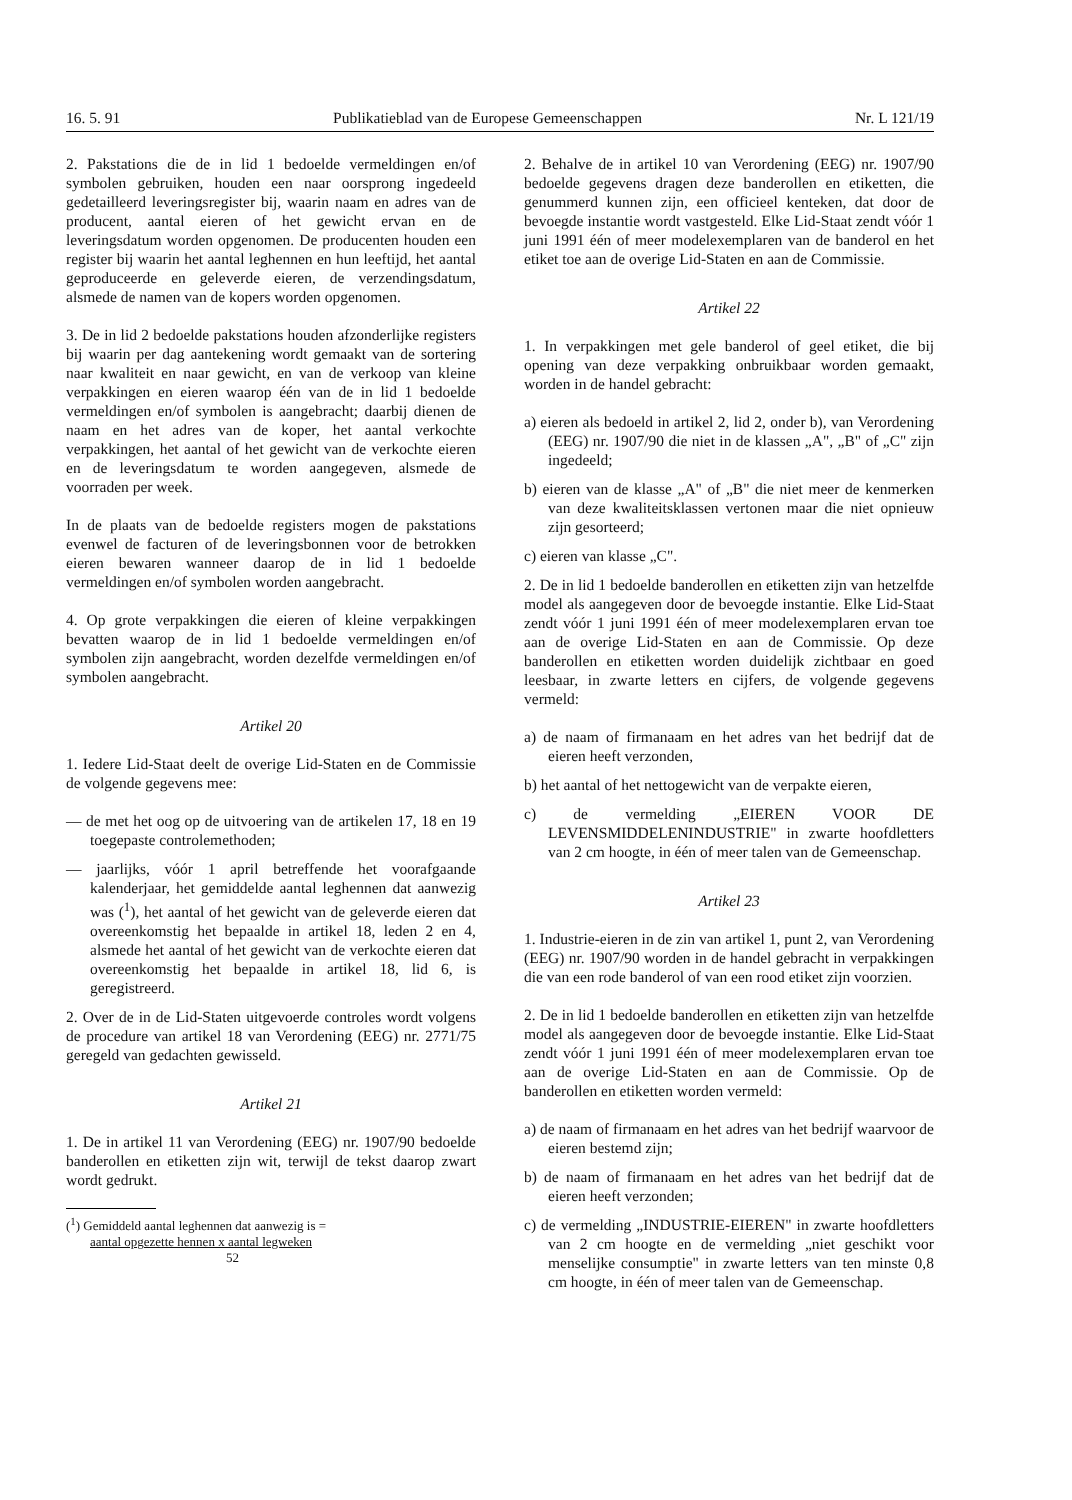16. 5. 91 Publikatieblad van de Europese Gemeenschappen Nr. L 121/19
2. Pakstations die de in lid 1 bedoelde vermeldingen en/of symbolen gebruiken, houden een naar oorsprong ingedeeld gedetailleerd leveringsregister bij, waarin naam en adres van de producent, aantal eieren of het gewicht ervan en de leveringsdatum worden opgenomen. De producenten houden een register bij waarin het aantal leghennen en hun leeftijd, het aantal geproduceerde en geleverde eieren, de verzendingsdatum, alsmede de namen van de kopers worden opgenomen.
3. De in lid 2 bedoelde pakstations houden afzonderlijke registers bij waarin per dag aantekening wordt gemaakt van de sortering naar kwaliteit en naar gewicht, en van de verkoop van kleine verpakkingen en eieren waarop één van de in lid 1 bedoelde vermeldingen en/of symbolen is aangebracht; daarbij dienen de naam en het adres van de koper, het aantal verkochte verpakkingen, het aantal of het gewicht van de verkochte eieren en de leveringsdatum te worden aangegeven, alsmede de voorraden per week.
In de plaats van de bedoelde registers mogen de pakstations evenwel de facturen of de leveringsbonnen voor de betrokken eieren bewaren wanneer daarop de in lid 1 bedoelde vermeldingen en/of symbolen worden aangebracht.
4. Op grote verpakkingen die eieren of kleine verpakkingen bevatten waarop de in lid 1 bedoelde vermeldingen en/of symbolen zijn aangebracht, worden dezelfde vermeldingen en/of symbolen aangebracht.
Artikel 20
1. Iedere Lid-Staat deelt de overige Lid-Staten en de Commissie de volgende gegevens mee:
— de met het oog op de uitvoering van de artikelen 17, 18 en 19 toegepaste controlemethoden;
— jaarlijks, vóór 1 april betreffende het voorafgaande kalenderjaar, het gemiddelde aantal leghennen dat aanwezig was (<sup>1</sup>), het aantal of het gewicht van de geleverde eieren dat overeenkomstig het bepaalde in artikel 18, leden 2 en 4, alsmede het aantal of het gewicht van de verkochte eieren dat overeenkomstig het bepaalde in artikel 18, lid 6, is geregistreerd.
2. Over de in de Lid-Staten uitgevoerde controles wordt volgens de procedure van artikel 18 van Verordening (EEG) nr. 2771/75 geregeld van gedachten gewisseld.
Artikel 21
1. De in artikel 11 van Verordening (EEG) nr. 1907/90 bedoelde banderollen en etiketten zijn wit, terwijl de tekst daarop zwart wordt gedrukt.
(<sup>1</sup>) Gemiddeld aantal leghennen dat aanwezig is =
aantal opgezette hennen x aantal legweken
52
2. Behalve de in artikel 10 van Verordening (EEG) nr. 1907/90 bedoelde gegevens dragen deze banderollen en etiketten, die genummerd kunnen zijn, een officieel kenteken, dat door de bevoegde instantie wordt vastgesteld. Elke Lid-Staat zendt vóór 1 juni 1991 één of meer modelexemplaren van de banderol en het etiket toe aan de overige Lid-Staten en aan de Commissie.
Artikel 22
1. In verpakkingen met gele banderol of geel etiket, die bij opening van deze verpakking onbruikbaar worden gemaakt, worden in de handel gebracht:
a) eieren als bedoeld in artikel 2, lid 2, onder b), van Verordening (EEG) nr. 1907/90 die niet in de klassen „A", „B" of „C" zijn ingedeeld;
b) eieren van de klasse „A" of „B" die niet meer de kenmerken van deze kwaliteitsklassen vertonen maar die niet opnieuw zijn gesorteerd;
c) eieren van klasse „C".
2. De in lid 1 bedoelde banderollen en etiketten zijn van hetzelfde model als aangegeven door de bevoegde instantie. Elke Lid-Staat zendt vóór 1 juni 1991 één of meer modelexemplaren ervan toe aan de overige Lid-Staten en aan de Commissie. Op deze banderollen en etiketten worden duidelijk zichtbaar en goed leesbaar, in zwarte letters en cijfers, de volgende gegevens vermeld:
a) de naam of firmanaam en het adres van het bedrijf dat de eieren heeft verzonden,
b) het aantal of het nettogewicht van de verpakte eieren,
c) de vermelding „EIEREN VOOR DE LEVENSMIDDELENINDUSTRIE" in zwarte hoofdletters van 2 cm hoogte, in één of meer talen van de Gemeenschap.
Artikel 23
1. Industrie-eieren in de zin van artikel 1, punt 2, van Verordening (EEG) nr. 1907/90 worden in de handel gebracht in verpakkingen die van een rode banderol of van een rood etiket zijn voorzien.
2. De in lid 1 bedoelde banderollen en etiketten zijn van hetzelfde model als aangegeven door de bevoegde instantie. Elke Lid-Staat zendt vóór 1 juni 1991 één of meer modelexemplaren ervan toe aan de overige Lid-Staten en aan de Commissie. Op de banderollen en etiketten worden vermeld:
a) de naam of firmanaam en het adres van het bedrijf waarvoor de eieren bestemd zijn;
b) de naam of firmanaam en het adres van het bedrijf dat de eieren heeft verzonden;
c) de vermelding „INDUSTRIE-EIEREN" in zwarte hoofdletters van 2 cm hoogte en de vermelding „niet geschikt voor menselijke consumptie" in zwarte letters van ten minste 0,8 cm hoogte, in één of meer talen van de Gemeenschap.